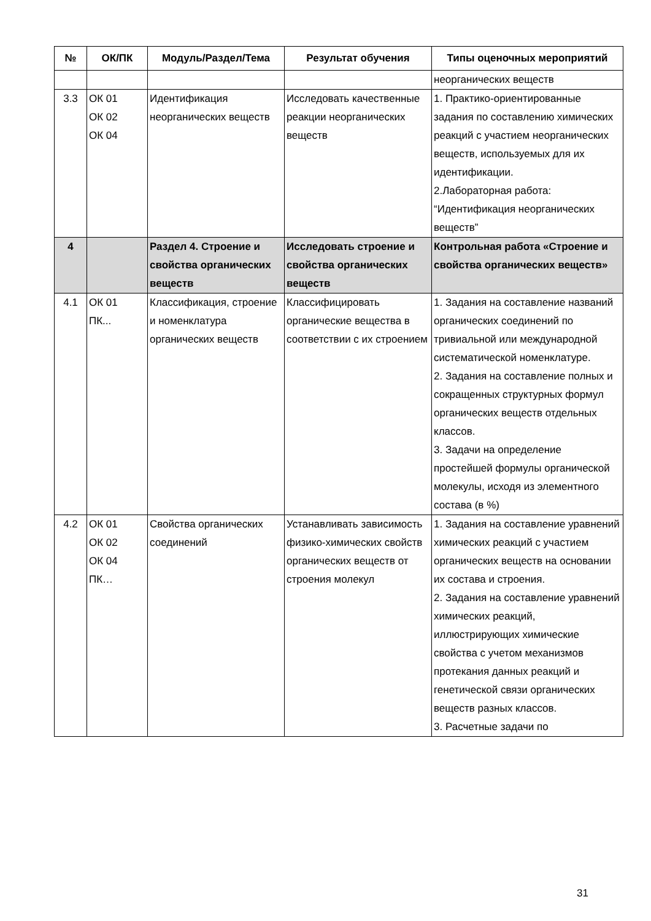| № | ОК/ПК | Модуль/Раздел/Тема | Результат обучения | Типы оценочных мероприятий |
| --- | --- | --- | --- | --- |
| | | | | неорганических веществ |
| 3.3 | ОК 01 ОК 02 ОК 04 | Идентификация неорганических веществ | Исследовать качественные реакции неорганических веществ | 1. Практико-ориентированные задания по составлению химических реакций с участием неорганических веществ, используемых для их идентификации. 2.Лабораторная работа: “Идентификация неорганических веществ” |
| 4 | | Раздел 4. Строение и свойства органических веществ | Исследовать строение и свойства органических веществ | Контрольная работа «Строение и свойства органических веществ» |
| 4.1 | ОК 01 ПК... | Классификация, строение и номенклатура органических веществ | Классифицировать органические вещества в соответствии с их строением | 1. Задания на составление названий органических соединений по тривиальной или международной систематической номенклатуре. 2. Задания на составление полных и сокращенных структурных формул органических веществ отдельных классов. 3. Задачи на определение простейшей формулы органической молекулы, исходя из элементного состава (в %) |
| 4.2 | ОК 01 ОК 02 ОК 04 ПК… | Свойства органических соединений | Устанавливать зависимость физико-химических свойств органических веществ от строения молекул | 1. Задания на составление уравнений химических реакций с участием органических веществ на основании их состава и строения. 2. Задания на составление уравнений химических реакций, иллюстрирующих химические свойства с учетом механизмов протекания данных реакций и генетической связи органических веществ разных классов. 3. Расчетные задачи по |
31